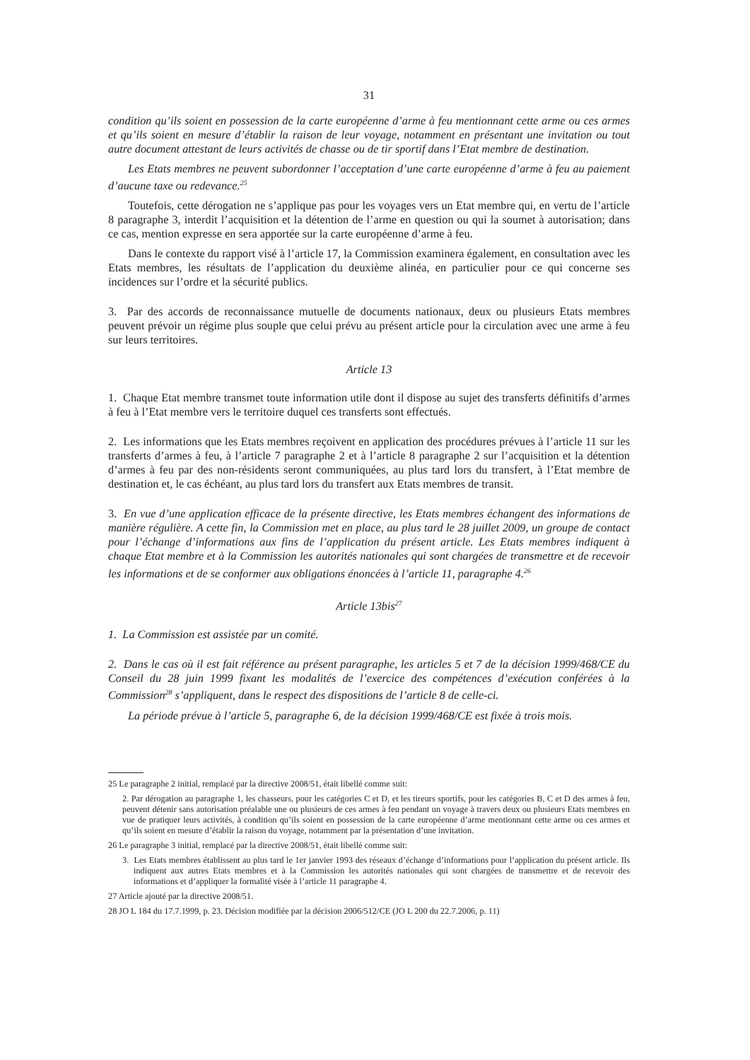31
condition qu’ils soient en possession de la carte européenne d’arme à feu mentionnant cette arme ou ces armes et qu’ils soient en mesure d’établir la raison de leur voyage, notamment en présentant une invitation ou tout autre document attestant de leurs activités de chasse ou de tir sportif dans l’Etat membre de destination.
Les Etats membres ne peuvent subordonner l’acceptation d’une carte européenne d’arme à feu au paiement d’aucune taxe ou redevance.<sup>25</sup>
Toutefois, cette dérogation ne s’applique pas pour les voyages vers un Etat membre qui, en vertu de l’article 8 paragraphe 3, interdit l’acquisition et la détention de l’arme en question ou qui la soumet à autorisation; dans ce cas, mention expresse en sera apportée sur la carte européenne d’arme à feu.
Dans le contexte du rapport visé à l’article 17, la Commission examinera également, en consultation avec les Etats membres, les résultats de l’application du deuxième alinéa, en particulier pour ce qui concerne ses incidences sur l’ordre et la sécurité publics.
3. Par des accords de reconnaissance mutuelle de documents nationaux, deux ou plusieurs Etats membres peuvent prévoir un régime plus souple que celui prévu au présent article pour la circulation avec une arme à feu sur leurs territoires.
Article 13
1. Chaque Etat membre transmet toute information utile dont il dispose au sujet des transferts définitifs d’armes à feu à l’Etat membre vers le territoire duquel ces transferts sont effectués.
2. Les informations que les Etats membres reçoivent en application des procédures prévues à l’article 11 sur les transferts d’armes à feu, à l’article 7 paragraphe 2 et à l’article 8 paragraphe 2 sur l’acquisition et la détention d’armes à feu par des non-résidents seront communiquées, au plus tard lors du transfert, à l’Etat membre de destination et, le cas échéant, au plus tard lors du transfert aux Etats membres de transit.
3. En vue d’une application efficace de la présente directive, les Etats membres échangent des informations de manière régulière. A cette fin, la Commission met en place, au plus tard le 28 juillet 2009, un groupe de contact pour l’échange d’informations aux fins de l’application du présent article. Les Etats membres indiquent à chaque Etat membre et à la Commission les autorités nationales qui sont chargées de transmettre et de recevoir les informations et de se conformer aux obligations énoncées à l’article 11, paragraphe 4.<sup>26</sup>
Article 13bis<sup>27</sup>
1. La Commission est assistée par un comité.
2. Dans le cas où il est fait référence au présent paragraphe, les articles 5 et 7 de la décision 1999/468/CE du Conseil du 28 juin 1999 fixant les modalités de l’exercice des compétences d’exécution conférées à la Commission<sup>28</sup> s’appliquent, dans le respect des dispositions de l’article 8 de celle-ci.
La période prévue à l’article 5, paragraphe 6, de la décision 1999/468/CE est fixée à trois mois.
25 Le paragraphe 2 initial, remplacé par la directive 2008/51, était libellé comme suit:
2. Par dérogation au paragraphe 1, les chasseurs, pour les catégories C et D, et les tireurs sportifs, pour les catégories B, C et D des armes à feu, peuvent détenir sans autorisation préalable une ou plusieurs de ces armes à feu pendant un voyage à travers deux ou plusieurs Etats membres en vue de pratiquer leurs activités, à condition qu’ils soient en possession de la carte européenne d’arme mentionnant cette arme ou ces armes et qu’ils soient en mesure d’établir la raison du voyage, notamment par la présentation d’une invitation.
26 Le paragraphe 3 initial, remplacé par la directive 2008/51, était libellé comme suit:
3. Les Etats membres établissent au plus tard le 1er janvier 1993 des réseaux d’échange d’informations pour l’application du présent article. Ils indiquent aux autres Etats membres et à la Commission les autorités nationales qui sont chargées de transmettre et de recevoir des informations et d’appliquer la formalité visée à l’article 11 paragraphe 4.
27 Article ajouté par la directive 2008/51.
28 JO L 184 du 17.7.1999, p. 23. Décision modifiée par la décision 2006/512/CE (JO L 200 du 22.7.2006, p. 11)